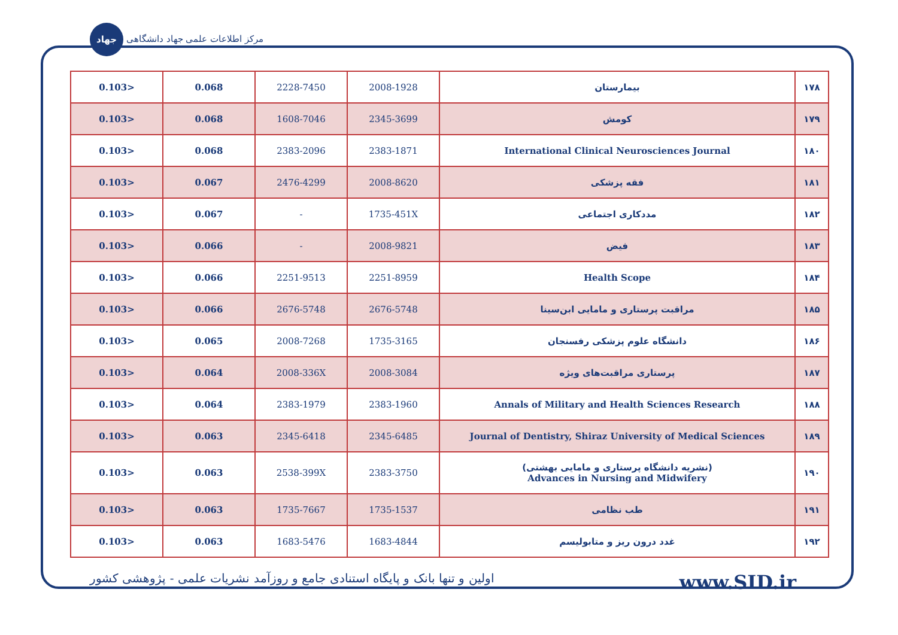جهاد مرکز اطلاعات علمی جهاد دانشگاهی
| 0.103> | 0.068 | 2228-7450 | 2008-1928 | بیمارستان | ۱۷۸ |
| 0.103> | 0.068 | 1608-7046 | 2345-3699 | کومش | ۱۷۹ |
| 0.103> | 0.068 | 2383-2096 | 2383-1871 | International Clinical Neurosciences Journal | ۱۸۰ |
| 0.103> | 0.067 | 2476-4299 | 2008-8620 | فقه پزشکی | ۱۸۱ |
| 0.103> | 0.067 | - | 1735-451X | مددکاری اجتماعی | ۱۸۲ |
| 0.103> | 0.066 | - | 2008-9821 | فیض | ۱۸۳ |
| 0.103> | 0.066 | 2251-9513 | 2251-8959 | Health Scope | ۱۸۴ |
| 0.103> | 0.066 | 2676-5748 | 2676-5748 | مراقبت پرستاری و مامایی ابن‌سینا | ۱۸۵ |
| 0.103> | 0.065 | 2008-7268 | 1735-3165 | دانشگاه علوم پزشکی رفسنجان | ۱۸۶ |
| 0.103> | 0.064 | 2008-336X | 2008-3084 | پرستاری مراقبت‌های ویژه | ۱۸۷ |
| 0.103> | 0.064 | 2383-1979 | 2383-1960 | Annals of Military and Health Sciences Research | ۱۸۸ |
| 0.103> | 0.063 | 2345-6418 | 2345-6485 | Journal of Dentistry, Shiraz University of Medical Sciences | ۱۸۹ |
| 0.103> | 0.063 | 2538-399X | 2383-3750 | (نشریه دانشگاه پرستاری و مامایی بهشتی) Advances in Nursing and Midwifery | ۱۹۰ |
| 0.103> | 0.063 | 1735-7667 | 1735-1537 | طب نظامی | ۱۹۱ |
| 0.103> | 0.063 | 1683-5476 | 1683-4844 | غدد درون ریز و متابولیسم | ۱۹۲ |
اولین و تنها بانک و پایگاه استنادی جامع و روزآمد نشریات علمی - پژوهشی کشور www.SID.ir